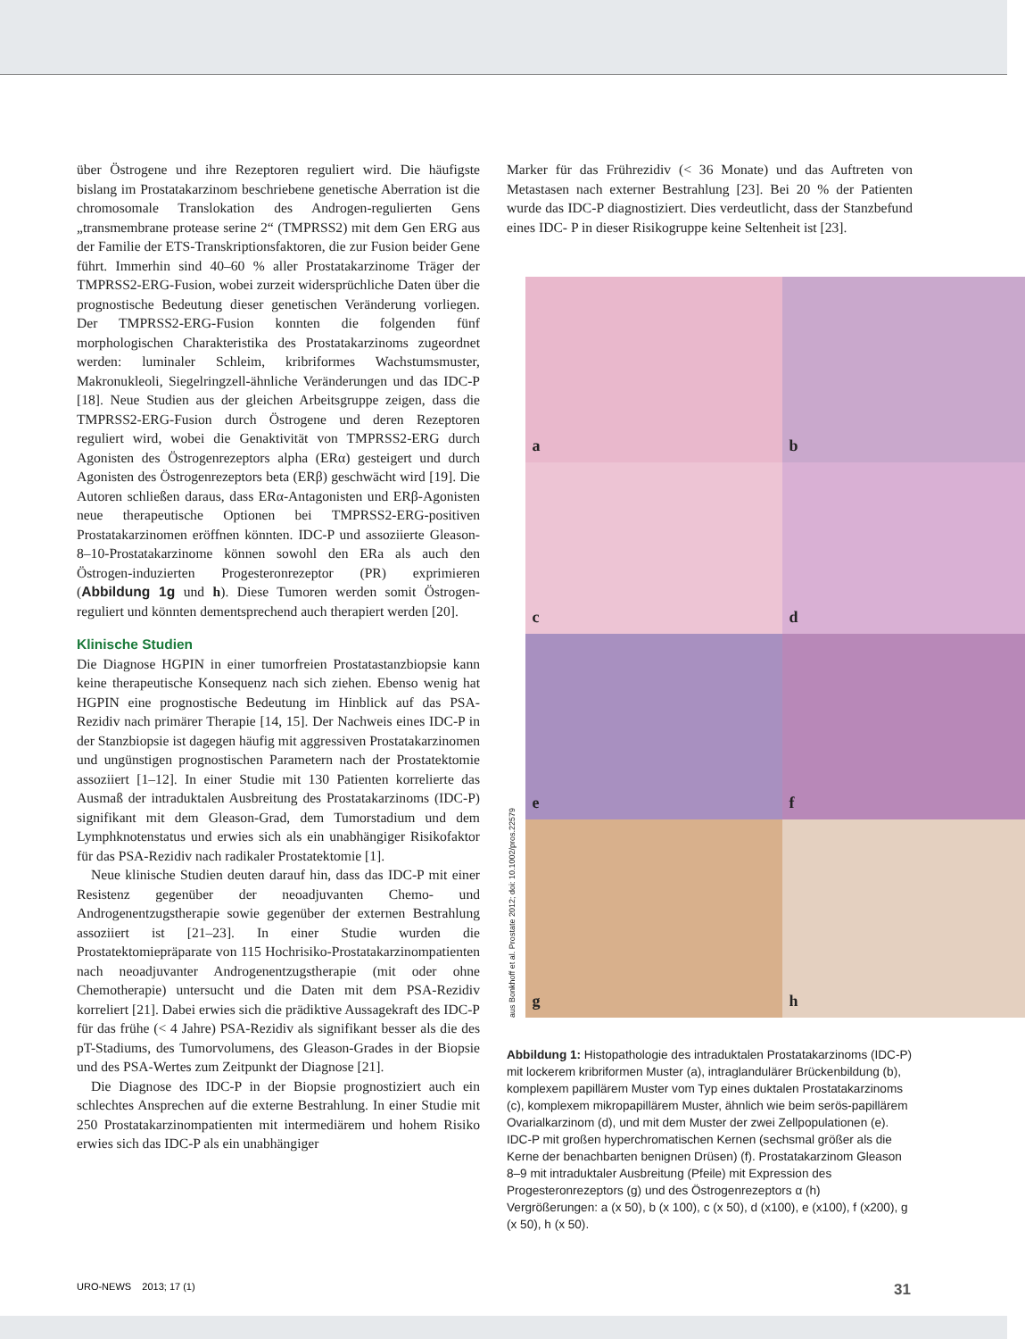über Östrogene und ihre Rezeptoren reguliert wird. Die häufigste bislang im Prostatakarzinom beschriebene genetische Aberration ist die chromosomale Translokation des Androgen-regulierten Gens „transmembrane protease serine 2“ (TMPRSS2) mit dem Gen ERG aus der Familie der ETS-Transkriptionsfaktoren, die zur Fusion beider Gene führt. Immerhin sind 40–60 % aller Prostatakarzinome Träger der TMPRSS2-ERG-Fusion, wobei zurzeit widersprüchliche Daten über die prognostische Bedeutung dieser genetischen Veränderung vorliegen. Der TMPRSS2-ERG-Fusion konnten die folgenden fünf morphologischen Charakteristika des Prostatakarzinoms zugeordnet werden: luminaler Schleim, kribriformes Wachstumsmuster, Makronukleoli, Siegelringzell-ähnliche Veränderungen und das IDC-P [18]. Neue Studien aus der gleichen Arbeitsgruppe zeigen, dass die TMPRSS2-ERG-Fusion durch Östrogene und deren Rezeptoren reguliert wird, wobei die Genaktivität von TMPRSS2-ERG durch Agonisten des Östrogenrezeptors alpha (ERα) gesteigert und durch Agonisten des Östrogenrezeptors beta (ERβ) geschwächt wird [19]. Die Autoren schließen daraus, dass ERα-Antagonisten und ERβ-Agonisten neue therapeutische Optionen bei TMPRSS2-ERG-positiven Prostatakarzinomen eröffnen könnten. IDC-P und assoziierte Gleason-8–10-Prostatakarzinome können sowohl den ERa als auch den Östrogen-induzierten Progesteronrezeptor (PR) exprimieren (Abbildung 1g und h). Diese Tumoren werden somit Östrogen-reguliert und könnten dementsprechend auch therapiert werden [20].
Klinische Studien
Die Diagnose HGPIN in einer tumorfreien Prostatastanzbiopsie kann keine therapeutische Konsequenz nach sich ziehen. Ebenso wenig hat HGPIN eine prognostische Bedeutung im Hinblick auf das PSA-Rezidiv nach primärer Therapie [14, 15]. Der Nachweis eines IDC-P in der Stanzbiopsie ist dagegen häufig mit aggressiven Prostatakarzinomen und ungünstigen prognostischen Parametern nach der Prostatektomie assoziiert [1–12]. In einer Studie mit 130 Patienten korrelierte das Ausmaß der intraduktalen Ausbreitung des Prostatakarzinoms (IDC-P) signifikant mit dem Gleason-Grad, dem Tumorstadium und dem Lymphknotenstatus und erwies sich als ein unabhängiger Risikofaktor für das PSA-Rezidiv nach radikaler Prostatektomie [1].
Neue klinische Studien deuten darauf hin, dass das IDC-P mit einer Resistenz gegenüber der neoadjuvanten Chemo- und Androgenentzugstherapie sowie gegenüber der externen Bestrahlung assoziiert ist [21–23]. In einer Studie wurden die Prostatektomiepräparate von 115 Hochrisiko-Prostatakarzinompatienten nach neoadjuvanter Androgenentzugstherapie (mit oder ohne Chemotherapie) untersucht und die Daten mit dem PSA-Rezidiv korreliert [21]. Dabei erwies sich die prädiktive Aussagekraft des IDC-P für das frühe (< 4 Jahre) PSA-Rezidiv als signifikant besser als die des pT-Stadiums, des Tumorvolumens, des Gleason-Grades in der Biopsie und des PSA-Wertes zum Zeitpunkt der Diagnose [21].
Die Diagnose des IDC-P in der Biopsie prognostiziert auch ein schlechtes Ansprechen auf die externe Bestrahlung. In einer Studie mit 250 Prostatakarzinompatienten mit intermediärem und hohem Risiko erwies sich das IDC-P als ein unabhängiger
Marker für das Frührezidiv (< 36 Monate) und das Auftreten von Metastasen nach externer Bestrahlung [23]. Bei 20 % der Patienten wurde das IDC-P diagnostiziert. Dies verdeutlicht, dass der Stanzbefund eines IDC- P in dieser Risikogruppe keine Seltenheit ist [23].
aus Bonkhoff et al. Prostate 2012; doi: 10.1002/pros.22579
a
b
c
d
e
f
g
h
Abbildung 1: Histopathologie des intraduktalen Prostatakarzinoms (IDC-P) mit lockerem kribriformen Muster (a), intraglandulärer Brückenbildung (b), komplexem papillärem Muster vom Typ eines duktalen Prostatakarzinoms (c), komplexem mikropapillärem Muster, ähnlich wie beim serös-papillärem Ovarialkarzinom (d), und mit dem Muster der zwei Zellpopulationen (e). IDC-P mit großen hyperchromatischen Kernen (sechsmal größer als die Kerne der benachbarten benignen Drüsen) (f). Prostatakarzinom Gleason 8–9 mit intraduktaler Ausbreitung (Pfeile) mit Expression des Progesteronrezeptors (g) und des Östrogenrezeptors α (h) Vergrößerungen: a (x 50), b (x 100), c (x 50), d (x100), e (x100), f (x200), g (x 50), h (x 50).
URO-NEWS 2013; 17 (1) 31